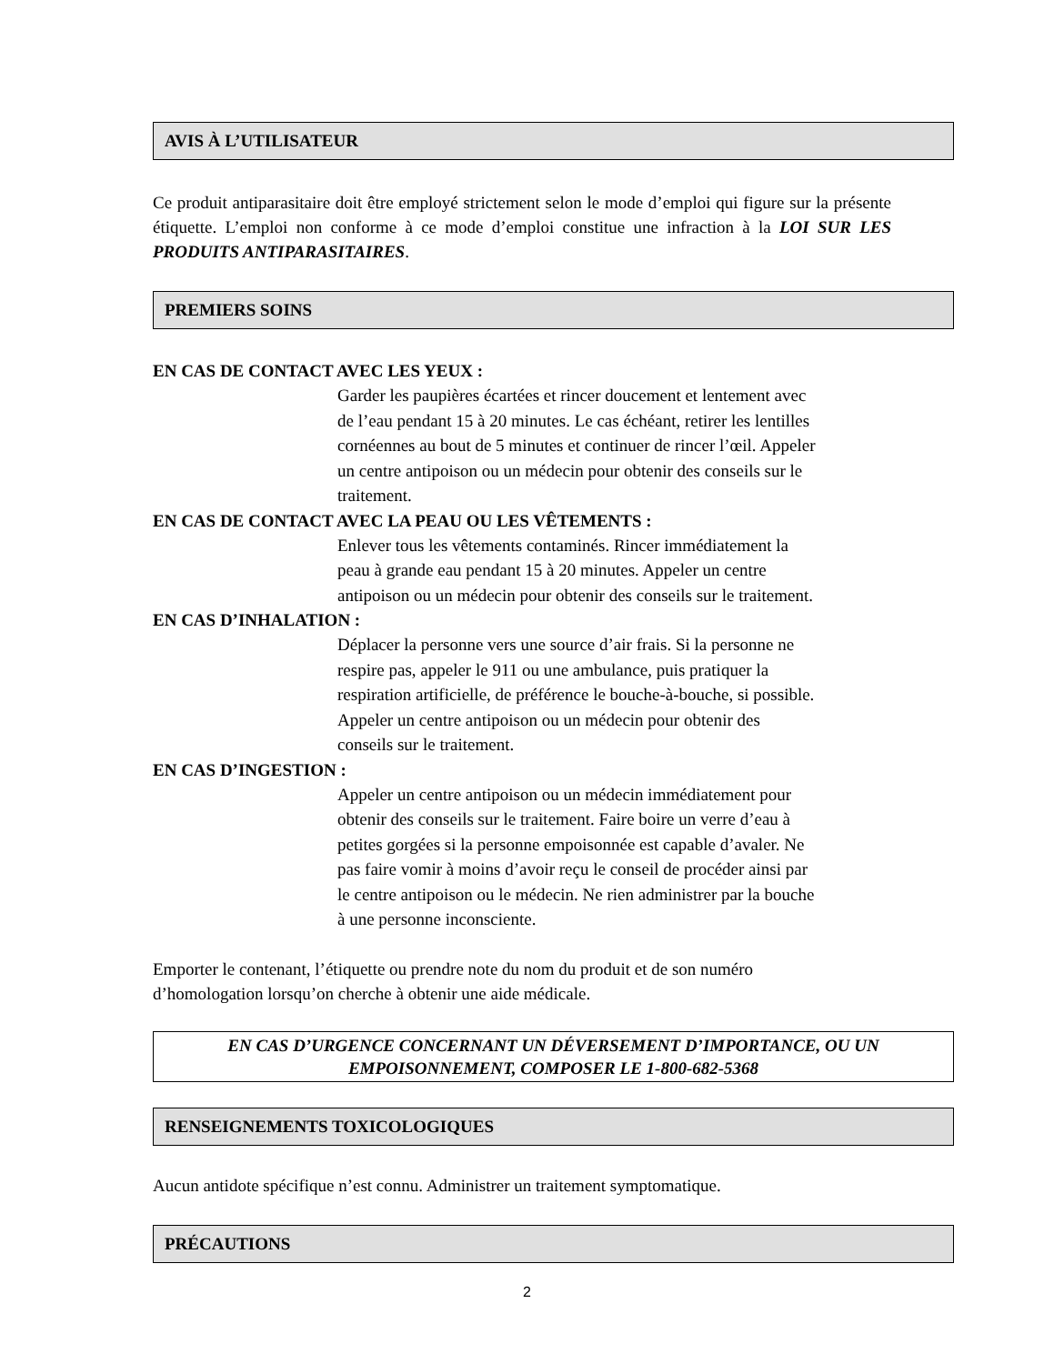AVIS À L’UTILISATEUR
Ce produit antiparasitaire doit être employé strictement selon le mode d’emploi qui figure sur la présente étiquette. L’emploi non conforme à ce mode d’emploi constitue une infraction à la LOI SUR LES PRODUITS ANTIPARASITAIRES.
PREMIERS SOINS
EN CAS DE CONTACT AVEC LES YEUX :
Garder les paupières écartées et rincer doucement et lentement avec
de l’eau pendant 15 à 20 minutes. Le cas échéant, retirer les lentilles
cornéennes au bout de 5 minutes et continuer de rincer l’œil. Appeler
un centre antipoison ou un médecin pour obtenir des conseils sur le
traitement.
EN CAS DE CONTACT AVEC LA PEAU OU LES VÊTEMENTS :
Enlever tous les vêtements contaminés. Rincer immédiatement la
peau à grande eau pendant 15 à 20 minutes. Appeler un centre
antipoison ou un médecin pour obtenir des conseils sur le traitement.
EN CAS D’INHALATION :
Déplacer la personne vers une source d’air frais. Si la personne ne
respire pas, appeler le 911 ou une ambulance, puis pratiquer la
respiration artificielle, de préférence le bouche-à-bouche, si possible.
Appeler un centre antipoison ou un médecin pour obtenir des
conseils sur le traitement.
EN CAS D’INGESTION :
Appeler un centre antipoison ou un médecin immédiatement pour
obtenir des conseils sur le traitement. Faire boire un verre d’eau à
petites gorgées si la personne empoisonnée est capable d’avaler. Ne
pas faire vomir à moins d’avoir reçu le conseil de procéder ainsi par
le centre antipoison ou le médecin. Ne rien administrer par la bouche
à une personne inconsciente.
Emporter le contenant, l’étiquette ou prendre note du nom du produit et de son numéro
d’homologation lorsqu’on cherche à obtenir une aide médicale.
EN CAS D’URGENCE CONCERNANT UN DÉVERSEMENT D’IMPORTANCE, OU UN EMPOISONNEMENT, COMPOSER LE 1-800-682-5368
RENSEIGNEMENTS TOXICOLOGIQUES
Aucun antidote spécifique n’est connu. Administrer un traitement symptomatique.
PRÉCAUTIONS
2